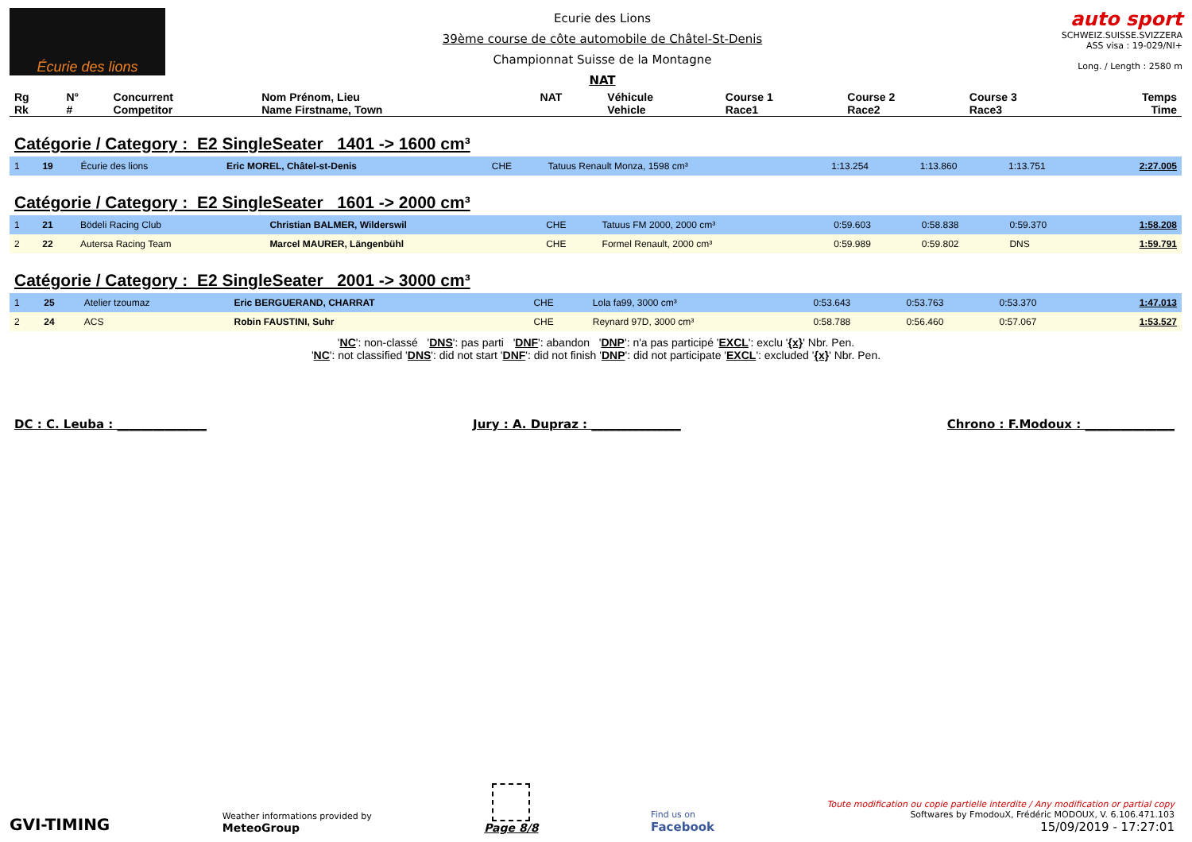Écurie des lions
Ecurie des Lions
39ème course de côte automobile de Châtel-St-Denis
Championnat Suisse de la Montagne
NAT
auto sport
SCHWEIZ.SUISSE.SVIZZERA
ASS visa : 19-029/NI+
Long. / Length : 2580 m
| Rg Rk | N° # | Concurrent Competitor | Nom Prénom, Lieu Name Firstname, Town | NAT | Véhicule Vehicle | Course 1 Race1 | Course 2 Race2 | Course 3 Race3 | Temps Time |
| --- | --- | --- | --- | --- | --- | --- | --- | --- | --- |
Catégorie / Category : E2 SingleSeater 1401 -> 1600 cm³
| 1 | 19 | Écurie des lions | Eric MOREL, Châtel-st-Denis | CHE | Tatuus Renault Monza, 1598 cm³ | 1:13.254 | 1:13.860 | 1:13.751 | 2:27.005 |
Catégorie / Category : E2 SingleSeater 1601 -> 2000 cm³
| 1 | 21 | Bödeli Racing Club | Christian BALMER, Wilderswil | CHE | Tatuus FM 2000, 2000 cm³ | 0:59.603 | 0:58.838 | 0:59.370 | 1:58.208 |
| 2 | 22 | Autersa Racing Team | Marcel MAURER, Längenbühl | CHE | Formel Renault, 2000 cm³ | 0:59.989 | 0:59.802 | DNS | 1:59.791 |
Catégorie / Category : E2 SingleSeater 2001 -> 3000 cm³
| 1 | 25 | Atelier tzoumaz | Eric BERGUERAND, CHARRAT | CHE | Lola fa99, 3000 cm³ | 0:53.643 | 0:53.763 | 0:53.370 | 1:47.013 |
| 2 | 24 | ACS | Robin FAUSTINI, Suhr | CHE | Reynard 97D, 3000 cm³ | 0:58.788 | 0:56.460 | 0:57.067 | 1:53.527 |
'NC': non-classé 'DNS': pas parti 'DNF': abandon 'DNP': n'a pas participé 'EXCL': exclu '{x}' Nbr. Pen.
'NC': not classified 'DNS': did not start 'DNF': did not finish 'DNP': did not participate 'EXCL': excluded '{x}' Nbr. Pen.
DC : C. Leuba : _______________ Jury : A. Dupraz : _______________ Chrono : F.Modoux : _______________
GVI-TIMING
Weather informations provided by
MeteoGroup
Page 8/8
Find us on
Facebook
Toute modification ou copie partielle interdite / Any modification or partial copy
Softwares by FmodouX, Frédéric MODOUX, V. 6.106.471.103
15/09/2019 - 17:27:01